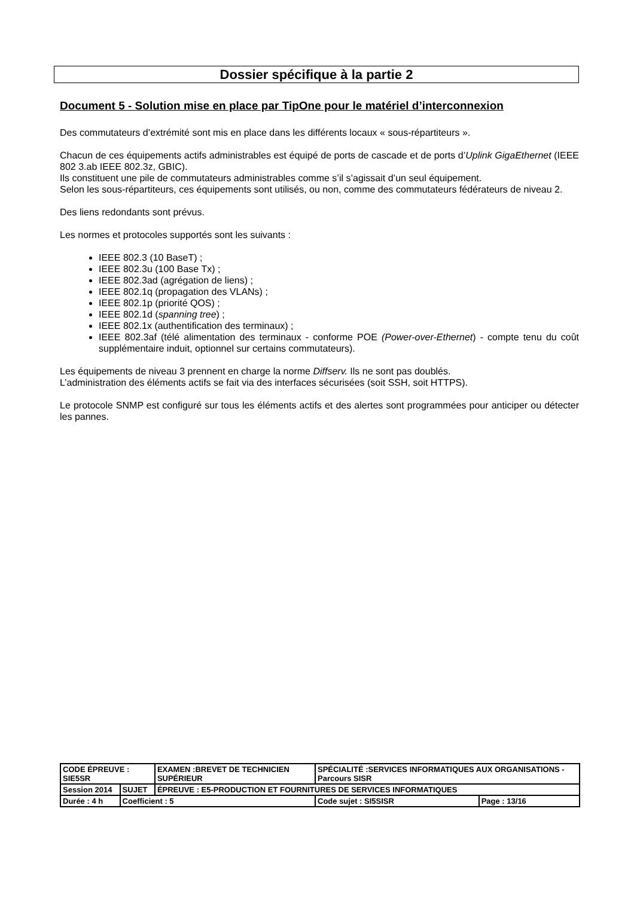Dossier spécifique à la partie 2
Document 5 - Solution mise en place par TipOne pour le matériel d’interconnexion
Des commutateurs d’extrémité sont mis en place dans les différents locaux « sous-répartiteurs ».
Chacun de ces équipements actifs administrables est équipé de ports de cascade et de ports d’Uplink GigaEthernet (IEEE 802 3.ab IEEE 802.3z, GBIC).
Ils constituent une pile de commutateurs administrables comme s’il s’agissait d’un seul équipement.
Selon les sous-répartiteurs, ces équipements sont utilisés, ou non, comme des commutateurs fédérateurs de niveau 2.
Des liens redondants sont prévus.
Les normes et protocoles supportés sont les suivants :
IEEE 802.3 (10 BaseT) ;
IEEE 802.3u (100 Base Tx) ;
IEEE 802.3ad (agrégation de liens) ;
IEEE 802.1q (propagation des VLANs) ;
IEEE 802.1p (priorité QOS) ;
IEEE 802.1d (spanning tree) ;
IEEE 802.1x (authentification des terminaux) ;
IEEE 802.3af (télé alimentation des terminaux - conforme POE (Power-over-Ethernet) - compte tenu du coût supplémentaire induit, optionnel sur certains commutateurs).
Les équipements de niveau 3 prennent en charge la norme Diffserv. Ils ne sont pas doublés.
L’administration des éléments actifs se fait via des interfaces sécurisées (soit SSH, soit HTTPS).
Le protocole SNMP est configuré sur tous les éléments actifs et des alertes sont programmées pour anticiper ou détecter les pannes.
| CODE ÉPREUVE : SIE5SR | | EXAMEN :BREVET DE TECHNICIEN SUPÉRIEUR | SPÉCIALITÉ :SERVICES INFORMATIQUES AUX ORGANISATIONS - Parcours SISR | |
| Session 2014 | SUJET | ÉPREUVE : E5-PRODUCTION ET FOURNITURES DE SERVICES INFORMATIQUES | | |
| Durée : 4 h | Coefficient : 5 | | Code sujet : SI5SISR | Page : 13/16 |